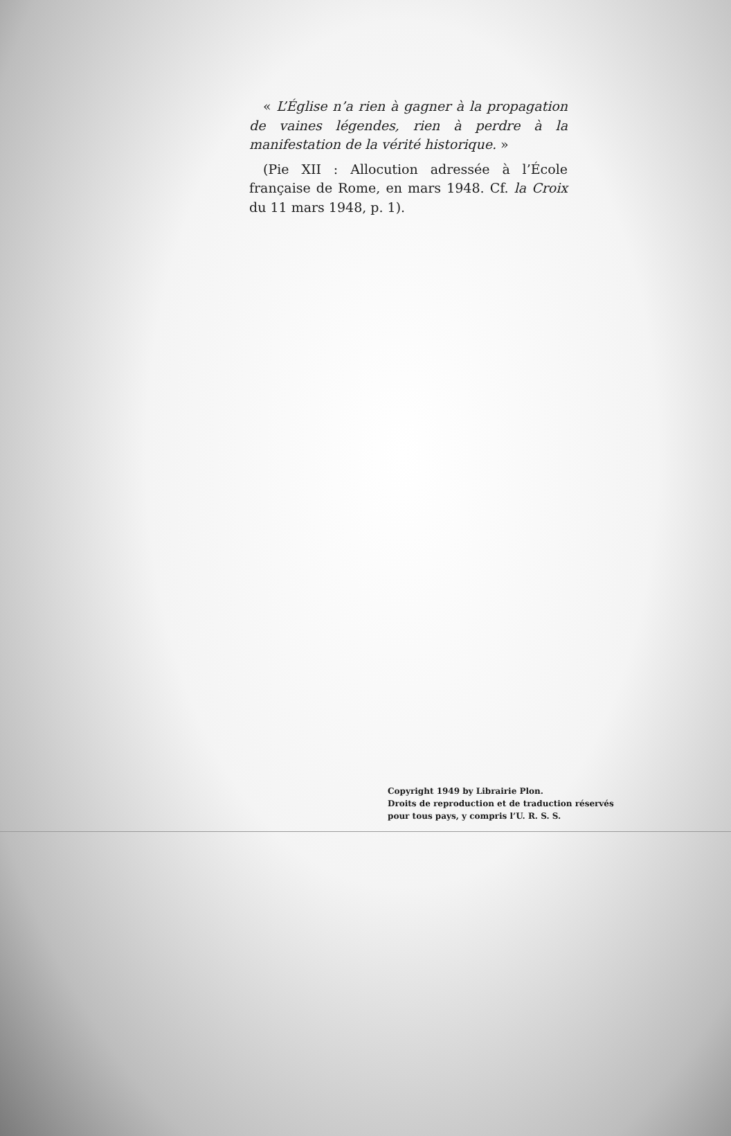« L’Église n’a rien à gagner à la propagation de vaines légendes, rien à perdre à la manifestation de la vérité historique. »
(Pie XII : Allocution adressée à l’École française de Rome, en mars 1948. Cf. la Croix du 11 mars 1948, p. 1).
Copyright 1949 by Librairie Plon.
Droits de reproduction et de traduction réservés
pour tous pays, y compris l’U. R. S. S.